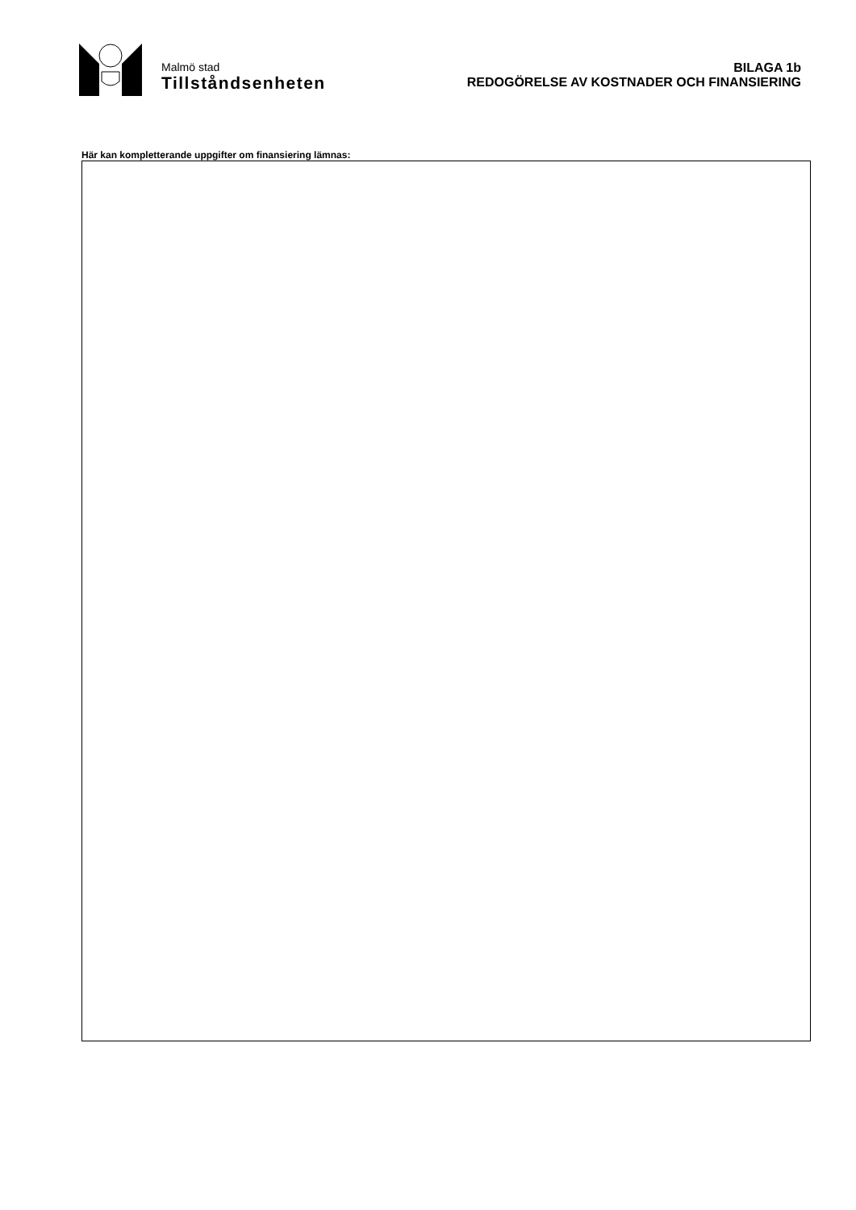Malmö stad
Tillståndsenheten
BILAGA 1b
REDOGÖRELSE AV KOSTNADER OCH FINANSIERING
Här kan kompletterande uppgifter om finansiering lämnas: